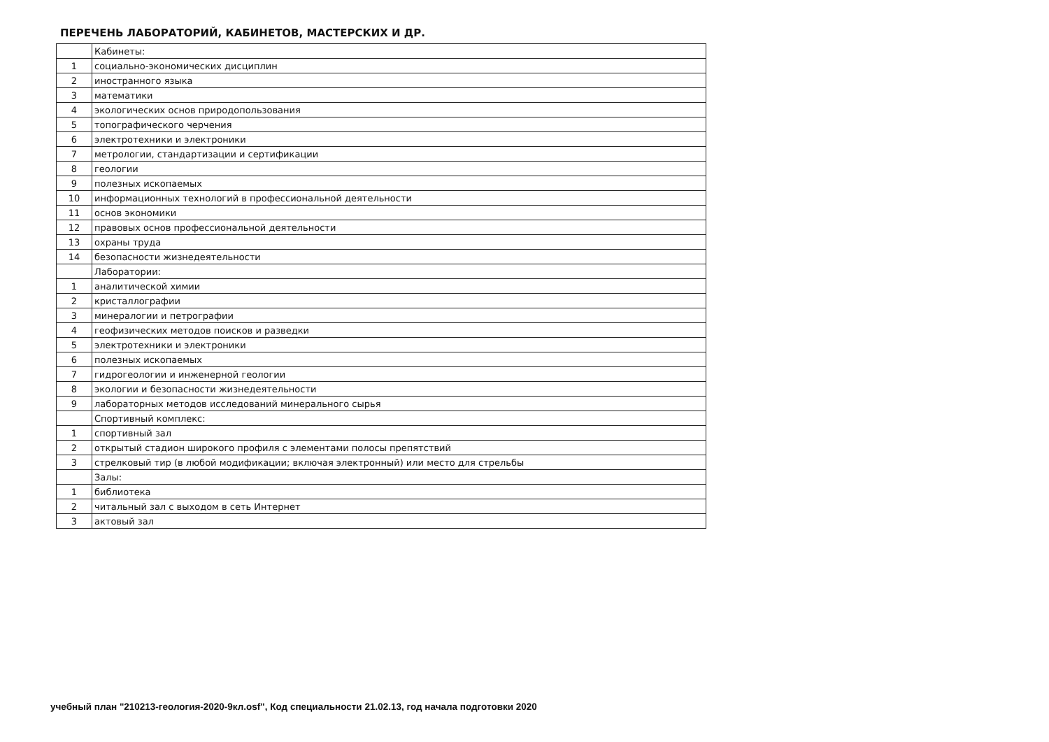ПЕРЕЧЕНЬ ЛАБОРАТОРИЙ, КАБИНЕТОВ, МАСТЕРСКИХ И ДР.
| | Кабинеты: |
| 1 | социально-экономических дисциплин |
| 2 | иностранного языка |
| 3 | математики |
| 4 | экологических основ природопользования |
| 5 | топографического черчения |
| 6 | электротехники и электроники |
| 7 | метрологии, стандартизации и сертификации |
| 8 | геологии |
| 9 | полезных ископаемых |
| 10 | информационных технологий в профессиональной деятельности |
| 11 | основ экономики |
| 12 | правовых основ профессиональной деятельности |
| 13 | охраны труда |
| 14 | безопасности жизнедеятельности |
| | Лаборатории: |
| 1 | аналитической химии |
| 2 | кристаллографии |
| 3 | минералогии и петрографии |
| 4 | геофизических методов поисков и разведки |
| 5 | электротехники и электроники |
| 6 | полезных ископаемых |
| 7 | гидрогеологии и инженерной геологии |
| 8 | экологии и безопасности жизнедеятельности |
| 9 | лабораторных методов исследований минерального сырья |
| | Спортивный комплекс: |
| 1 | спортивный зал |
| 2 | открытый стадион широкого профиля с элементами полосы препятствий |
| 3 | стрелковый тир (в любой модификации; включая электронный) или место для стрельбы |
| | Залы: |
| 1 | библиотека |
| 2 | читальный зал с выходом в сеть Интернет |
| 3 | актовый зал |
учебный план "210213-геология-2020-9кл.osf", Код специальности 21.02.13, год начала подготовки 2020